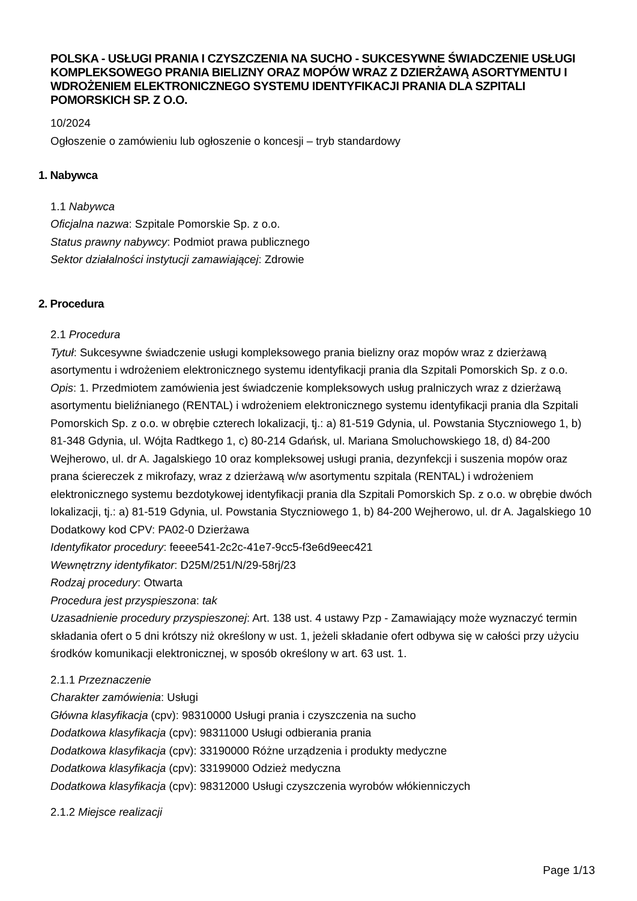POLSKA - USŁUGI PRANIA I CZYSZCZENIA NA SUCHO - SUKCESYWNE ŚWIADCZENIE USŁUGI KOMPLEKSOWEGO PRANIA BIELIZNY ORAZ MOPÓW WRAZ Z DZIERŻAWĄ ASORTYMENTU I WDROŻENIEM ELEKTRONICZNEGO SYSTEMU IDENTYFIKACJI PRANIA DLA SZPITALI POMORSKICH SP. Z O.O.
10/2024
Ogłoszenie o zamówieniu lub ogłoszenie o koncesji – tryb standardowy
1. Nabywca
1.1 Nabywca
Oficjalna nazwa: Szpitale Pomorskie Sp. z o.o.
Status prawny nabywcy: Podmiot prawa publicznego
Sektor działalności instytucji zamawiającej: Zdrowie
2. Procedura
2.1 Procedura
Tytuł: Sukcesywne świadczenie usługi kompleksowego prania bielizny oraz mopów wraz z dzierżawą asortymentu i wdrożeniem elektronicznego systemu identyfikacji prania dla Szpitali Pomorskich Sp. z o.o.
Opis: 1. Przedmiotem zamówienia jest świadczenie kompleksowych usług pralniczych wraz z dzierżawą asortymentu bieliźnianego (RENTAL) i wdrożeniem elektronicznego systemu identyfikacji prania dla Szpitali Pomorskich Sp. z o.o. w obrębie czterech lokalizacji, tj.: a) 81-519 Gdynia, ul. Powstania Styczniowego 1, b) 81-348 Gdynia, ul. Wójta Radtkego 1, c) 80-214 Gdańsk, ul. Mariana Smoluchowskiego 18, d) 84-200 Wejherowo, ul. dr A. Jagalskiego 10 oraz kompleksowej usługi prania, dezynfekcji i suszenia mopów oraz prana ściereczek z mikrofazy, wraz z dzierżawą w/w asortymentu szpitala (RENTAL) i wdrożeniem elektronicznego systemu bezdotykowej identyfikacji prania dla Szpitali Pomorskich Sp. z o.o. w obrębie dwóch lokalizacji, tj.: a) 81-519 Gdynia, ul. Powstania Styczniowego 1, b) 84-200 Wejherowo, ul. dr A. Jagalskiego 10 Dodatkowy kod CPV: PA02-0 Dzierżawa
Identyfikator procedury: feeee541-2c2c-41e7-9cc5-f3e6d9eec421
Wewnętrzny identyfikator: D25M/251/N/29-58rj/23
Rodzaj procedury: Otwarta
Procedura jest przyspieszona: tak
Uzasadnienie procedury przyspieszonej: Art. 138 ust. 4 ustawy Pzp - Zamawiający może wyznaczyć termin składania ofert o 5 dni krótszy niż określony w ust. 1, jeżeli składanie ofert odbywa się w całości przy użyciu środków komunikacji elektronicznej, w sposób określony w art. 63 ust. 1.
2.1.1 Przeznaczenie
Charakter zamówienia: Usługi
Główna klasyfikacja (cpv): 98310000 Usługi prania i czyszczenia na sucho
Dodatkowa klasyfikacja (cpv): 98311000 Usługi odbierania prania
Dodatkowa klasyfikacja (cpv): 33190000 Różne urządzenia i produkty medyczne
Dodatkowa klasyfikacja (cpv): 33199000 Odzież medyczna
Dodatkowa klasyfikacja (cpv): 98312000 Usługi czyszczenia wyrobów włókienniczych
2.1.2 Miejsce realizacji
Page 1/13